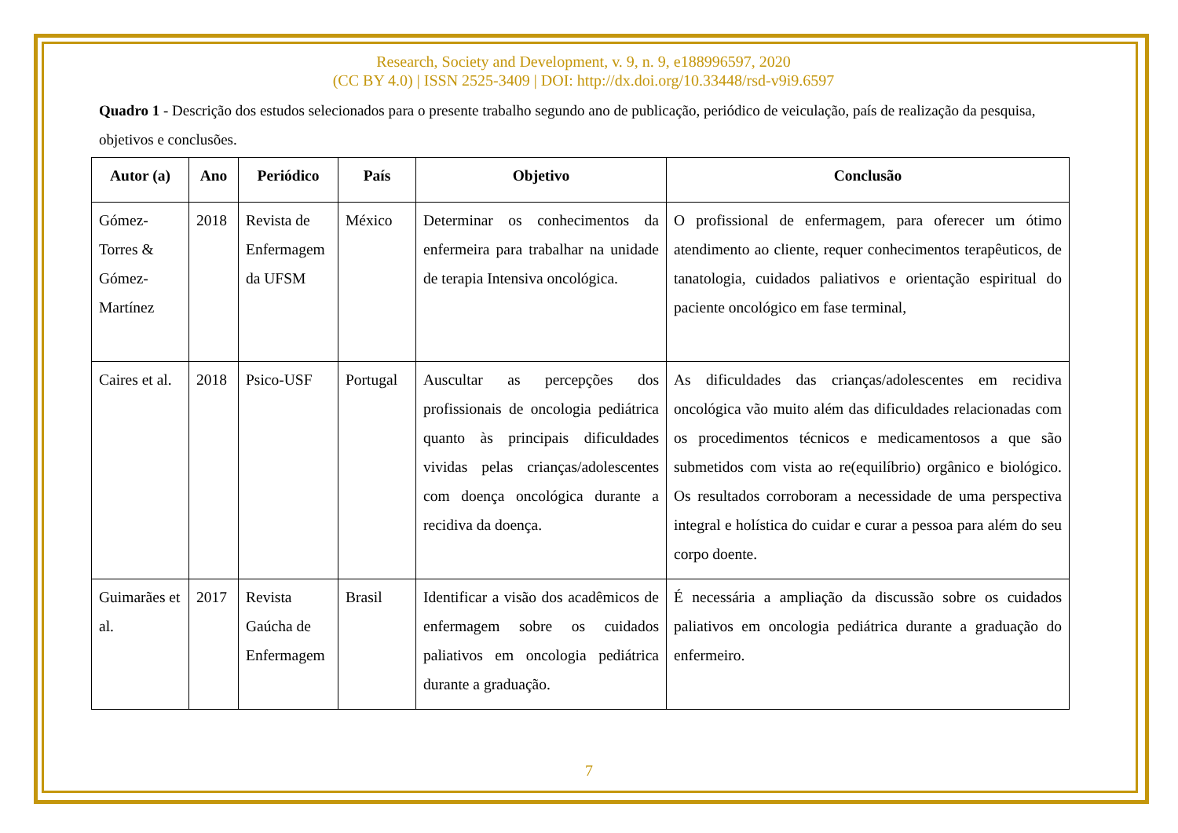Research, Society and Development, v. 9, n. 9, e188996597, 2020
(CC BY 4.0) | ISSN 2525-3409 | DOI: http://dx.doi.org/10.33448/rsd-v9i9.6597
Quadro 1 - Descrição dos estudos selecionados para o presente trabalho segundo ano de publicação, periódico de veiculação, país de realização da pesquisa, objetivos e conclusões.
| Autor (a) | Ano | Periódico | País | Objetivo | Conclusão |
| --- | --- | --- | --- | --- | --- |
| Gómez-Torres & Gómez-Martínez | 2018 | Revista de Enfermagem da UFSM | México | Determinar os conhecimentos da enfermeira para trabalhar na unidade de terapia Intensiva oncológica. | O profissional de enfermagem, para oferecer um ótimo atendimento ao cliente, requer conhecimentos terapêuticos, de tanatologia, cuidados paliativos e orientação espiritual do paciente oncológico em fase terminal, |
| Caires et al. | 2018 | Psico-USF | Portugal | Auscultar as percepções dos profissionais de oncologia pediátrica quanto às principais dificuldades vividas pelas crianças/adolescentes com doença oncológica durante a recidiva da doença. | As dificuldades das crianças/adolescentes em recidiva oncológica vão muito além das dificuldades relacionadas com os procedimentos técnicos e medicamentosos a que são submetidos com vista ao re(equilíbrio) orgânico e biológico. Os resultados corroboram a necessidade de uma perspectiva integral e holística do cuidar e curar a pessoa para além do seu corpo doente. |
| Guimarães et al. | 2017 | Revista Gaúcha de Enfermagem | Brasil | Identificar a visão dos acadêmicos de enfermagem sobre os cuidados paliativos em oncologia pediátrica durante a graduação. | É necessária a ampliação da discussão sobre os cuidados paliativos em oncologia pediátrica durante a graduação do enfermeiro. |
7